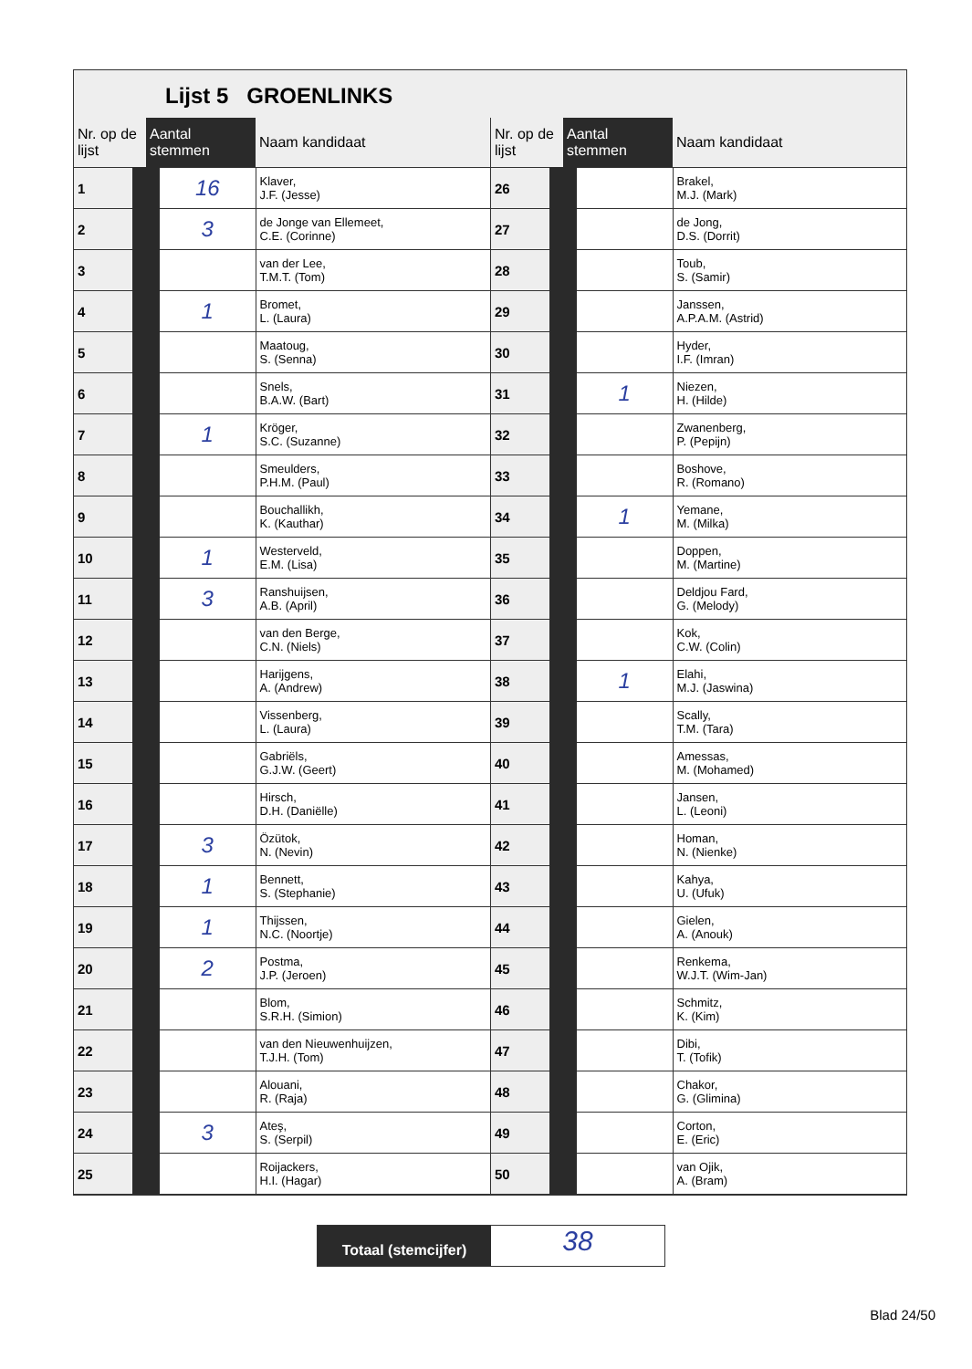Lijst 5 GROENLINKS
| Nr. op de lijst | Aantal stemmen | Naam kandidaat |
| --- | --- | --- |
| 1 | 16 | Klaver, J.F. (Jesse) |
| 2 | 3 | de Jonge van Ellemeet, C.E. (Corinne) |
| 3 | | van der Lee, T.M.T. (Tom) |
| 4 | 1 | Bromet, L. (Laura) |
| 5 | | Maatoug, S. (Senna) |
| 6 | | Snels, B.A.W. (Bart) |
| 7 | 1 | Kröger, S.C. (Suzanne) |
| 8 | | Smeulders, P.H.M. (Paul) |
| 9 | | Bouchallikh, K. (Kauthar) |
| 10 | 1 | Westerveld, E.M. (Lisa) |
| 11 | 3 | Ranshuijsen, A.B. (April) |
| 12 | | van den Berge, C.N. (Niels) |
| 13 | | Harijgens, A. (Andrew) |
| 14 | | Vissenberg, L. (Laura) |
| 15 | | Gabriëls, G.J.W. (Geert) |
| 16 | | Hirsch, D.H. (Daniëlle) |
| 17 | 3 | Özütok, N. (Nevin) |
| 18 | 1 | Bennett, S. (Stephanie) |
| 19 | 1 | Thijssen, N.C. (Noortje) |
| 20 | 2 | Postma, J.P. (Jeroen) |
| 21 | | Blom, S.R.H. (Simion) |
| 22 | | van den Nieuwenhuijzen, T.J.H. (Tom) |
| 23 | | Alouani, R. (Raja) |
| 24 | 3 | Ateş, S. (Serpil) |
| 25 | | Roijackers, H.I. (Hagar) |
| Nr. op de lijst | Aantal stemmen | Naam kandidaat |
| --- | --- | --- |
| 26 | | Brakel, M.J. (Mark) |
| 27 | | de Jong, D.S. (Dorrit) |
| 28 | | Toub, S. (Samir) |
| 29 | | Janssen, A.P.A.M. (Astrid) |
| 30 | | Hyder, I.F. (Imran) |
| 31 | 1 | Niezen, H. (Hilde) |
| 32 | | Zwanenberg, P. (Pepijn) |
| 33 | | Boshove, R. (Romano) |
| 34 | 1 | Yemane, M. (Milka) |
| 35 | | Doppen, M. (Martine) |
| 36 | | Deldjou Fard, G. (Melody) |
| 37 | | Kok, C.W. (Colin) |
| 38 | 1 | Elahi, M.J. (Jaswina) |
| 39 | | Scally, T.M. (Tara) |
| 40 | | Amessas, M. (Mohamed) |
| 41 | | Jansen, L. (Leoni) |
| 42 | | Homan, N. (Nienke) |
| 43 | | Kahya, U. (Ufuk) |
| 44 | | Gielen, A. (Anouk) |
| 45 | | Renkema, W.J.T. (Wim-Jan) |
| 46 | | Schmitz, K. (Kim) |
| 47 | | Dibi, T. (Tofik) |
| 48 | | Chakor, G. (Glimina) |
| 49 | | Corton, E. (Eric) |
| 50 | | van Ojik, A. (Bram) |
Totaal (stemcijfer)
38
Blad 24/50